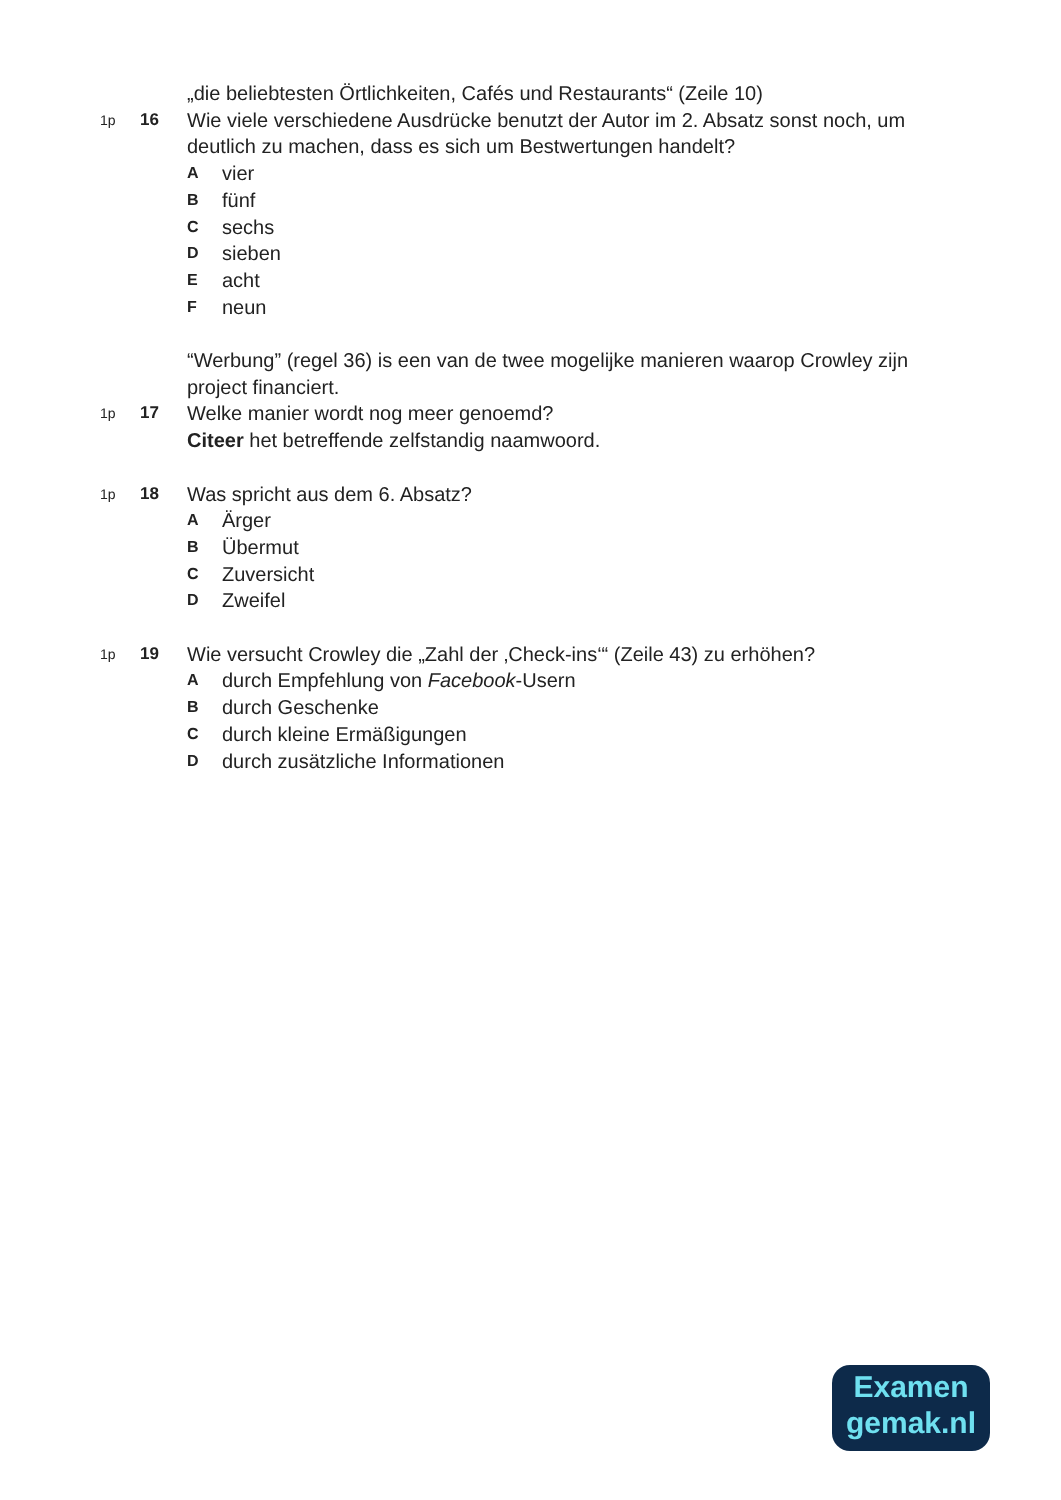„die beliebtesten Örtlichkeiten, Cafés und Restaurants“ (Zeile 10)
1p
16
Wie viele verschiedene Ausdrücke benutzt der Autor im 2. Absatz sonst noch, um deutlich zu machen, dass es sich um Bestwertungen handelt?
Avier
Bfünf
Csechs
Dsieben
Eacht
Fneun
“Werbung” (regel 36) is een van de twee mogelijke manieren waarop Crowley zijn project financiert.
1p
17
Welke manier wordt nog meer genoemd?
Citeer het betreffende zelfstandig naamwoord.
1p
18
Was spricht aus dem 6. Absatz?
A Ärger
B Übermut
C Zuversicht
D Zweifel
1p
19
Wie versucht Crowley die „Zahl der ‚Check-ins‘“ (Zeile 43) zu erhöhen?
Adurch Empfehlung von Facebook-Usern
Bdurch Geschenke
Cdurch kleine Ermäßigungen
Ddurch zusätzliche Informationen
Examen
gemak.nl